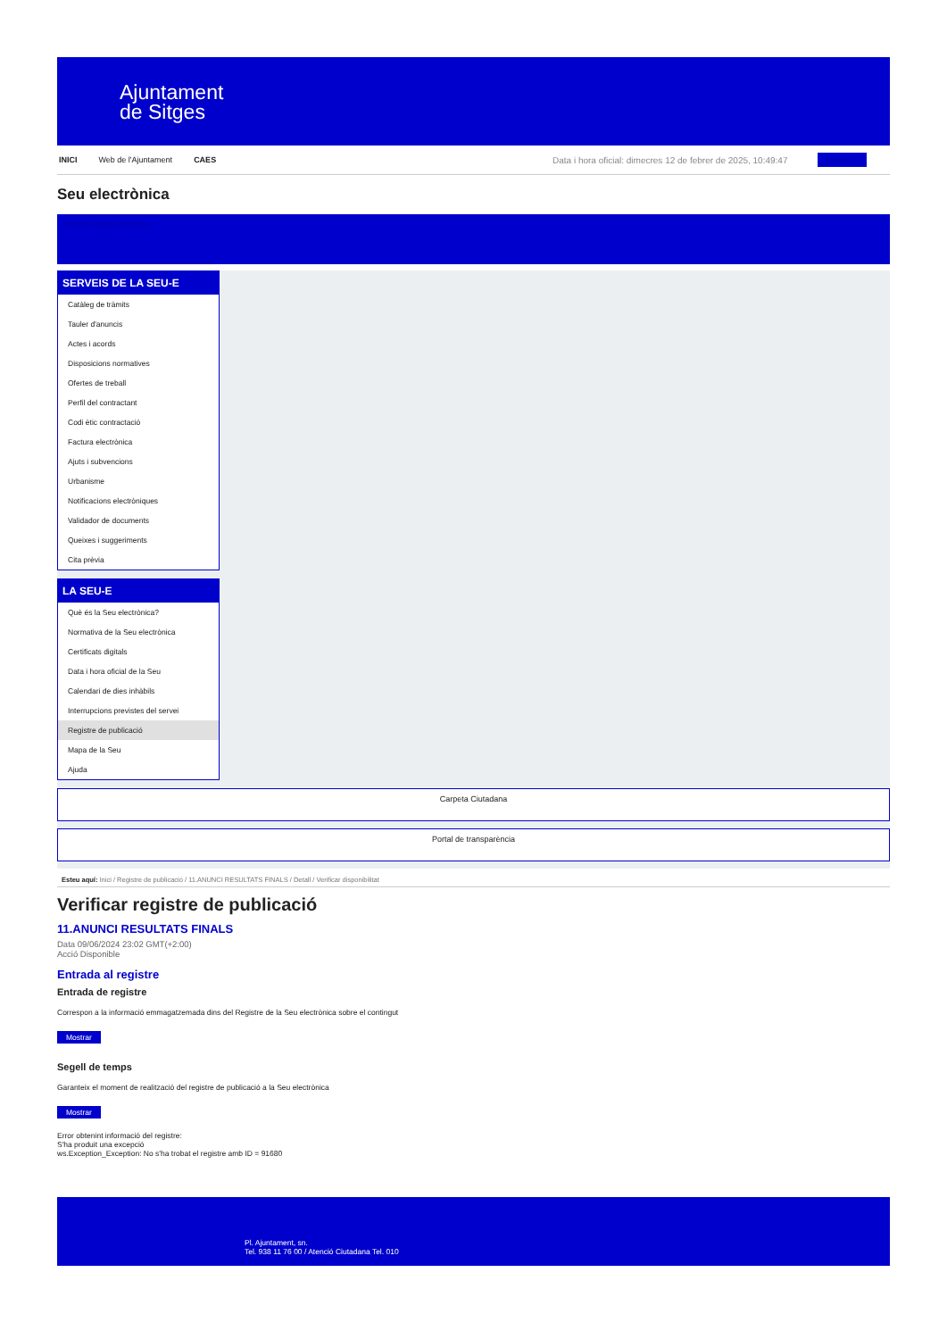Ajuntament
de Sitges
INICI Web de l'Ajuntament CAES Data i hora oficial: dimecres 12 de febrer de 2025, 10:49:47 Directorio
Seu electrònica
Obtenir còpia autèntica
SERVEIS DE LA SEU-E
Catàleg de tràmits
Tauler d'anuncis
Actes i acords
Disposicions normatives
Ofertes de treball
Perfil del contractant
Codi ètic contractació
Factura electrònica
Ajuts i subvencions
Urbanisme
Notificacions electròniques
Validador de documents
Queixes i suggeriments
Cita prèvia
LA SEU-E
Què és la Seu electrònica?
Normativa de la Seu electrònica
Certificats digitals
Data i hora oficial de la Seu
Calendari de dies inhàbils
Interrupcions previstes del servei
Registre de publicació
Mapa de la Seu
Ajuda
Carpeta Ciutadana
Portal de transparència
Esteu aquí: Inici / Registre de publicació / 11.ANUNCI RESULTATS FINALS / Detall / Verificar disponibilitat
Verificar registre de publicació
11.ANUNCI RESULTATS FINALS
Data 09/06/2024 23:02 GMT(+2:00)
Acció Disponible
Entrada al registre
Entrada de registre
Correspon a la informació emmagatzemada dins del Registre de la Seu electrònica sobre el contingut
Mostrar
Segell de temps
Garanteix el moment de realització del registre de publicació a la Seu electrònica
Mostrar
Error obtenint informació del registre:
S'ha produit una excepció
ws.Exception_Exception: No s'ha trobat el registre amb ID = 91680
Pl. Ajuntament, sn.
Tel. 938 11 76 00 / Atenció Ciutadana Tel. 010